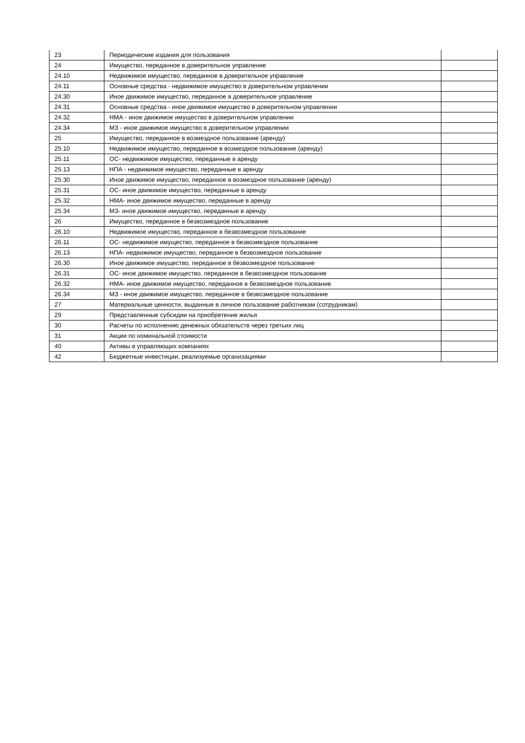| 23 | Периодические издания для пользования | |
| 24 | Имущество, переданное в доверительное управление | |
| 24.10 | Недвижимое имущество, переданное в доверительное управление | |
| 24.11 | Основные средства - недвижимое имущество в доверительном управлении | |
| 24.30 | Иное движимое имущество, переданное в доверительное управление | |
| 24.31 | Основные средства - иное движимое имущество в доверительном управлении | |
| 24.32 | НМА - иное движимое имущество в доверительном управлении | |
| 24.34 | МЗ - иное движимое имущество в доверительном управлении | |
| 25 | Имущество, переданное в возмездное пользование (аренду) | |
| 25.10 | Недвижимое имущество, переданное в возмездное пользование (аренду) | |
| 25.11 | ОС- недвижимое имущество, переданные в аренду | |
| 25.13 | НПА - недвижимое имущество, переданные в аренду | |
| 25.30 | Иное движимое имущество, переданное в возмездное пользование (аренду) | |
| 25.31 | ОС- иное движимое имущество, переданные в аренду | |
| 25.32 | НМА- иное движимое имущество, переданные в аренду | |
| 25.34 | МЗ- иное движимое имущество, переданные в аренду | |
| 26 | Имущество, переданное в безвозмездное пользование | |
| 26.10 | Недвижимое имущество, переданное в безвозмездное пользование | |
| 26.11 | ОС- недвижимое имущество, переданное в безвозмездное пользование | |
| 26.13 | НПА- недвижимое имущество, переданное в безвозмездное пользование | |
| 26.30 | Иное движимое имущество, переданное в безвозмездное пользование | |
| 26.31 | ОС- иное движимое имущество, переданное в безвозмездное пользование | |
| 26.32 | НМА- иное движимое имущество, переданное в безвозмездное пользование | |
| 26.34 | МЗ - иное движимое имущество, переданное в безвозмездное пользование | |
| 27 | Материальные ценности, выданные в личное пользование работникам (сотрудникам) | |
| 29 | Представленные субсидии на приобретение жилья | |
| 30 | Расчеты по исполнению денежных обязательств через третьих лиц | |
| 31 | Акции по номинальной стоимости | |
| 40 | Активы в управляющих компаниях | |
| 42 | Бюджетные инвестиции, реализуемые организациями | |